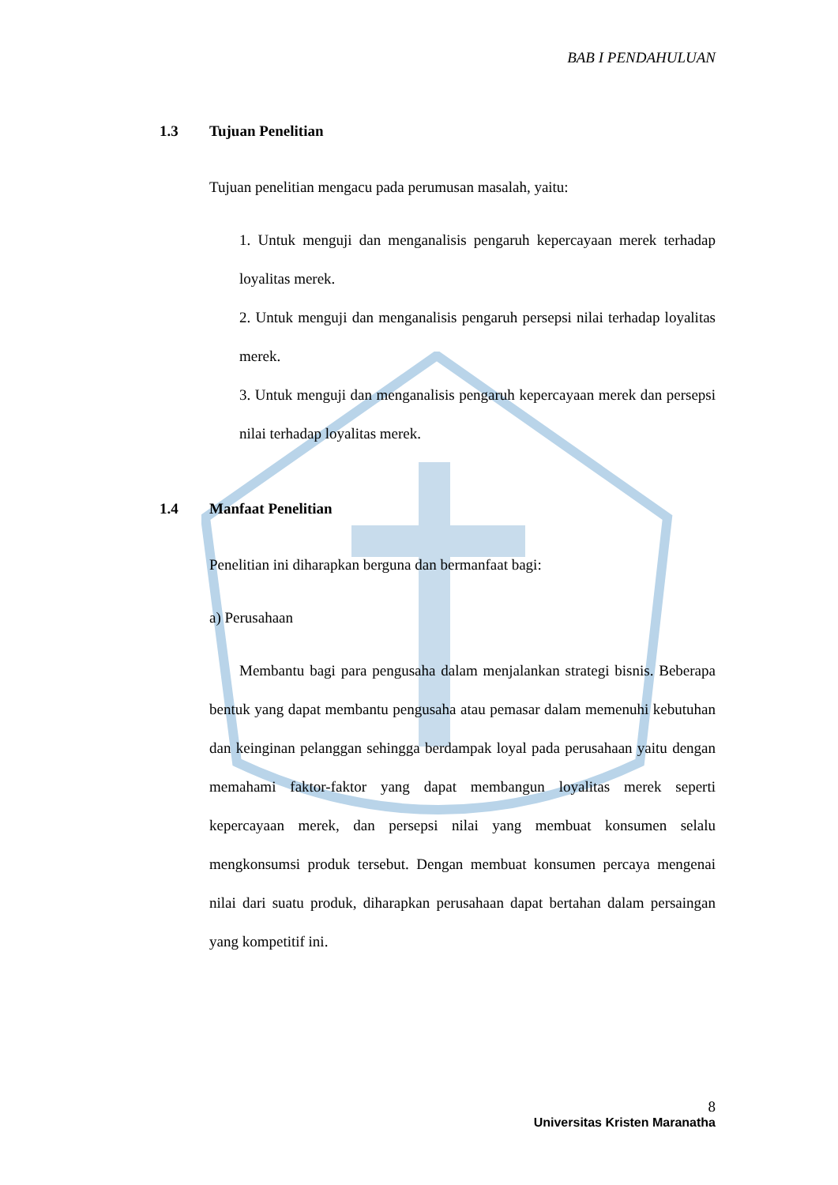BAB I PENDAHULUAN
1.3 Tujuan Penelitian
Tujuan penelitian mengacu pada perumusan masalah, yaitu:
1. Untuk menguji dan menganalisis pengaruh kepercayaan merek terhadap loyalitas merek.
2. Untuk menguji dan menganalisis pengaruh persepsi nilai terhadap loyalitas merek.
3. Untuk menguji dan menganalisis pengaruh kepercayaan merek dan persepsi nilai terhadap loyalitas merek.
1.4 Manfaat Penelitian
Penelitian ini diharapkan berguna dan bermanfaat bagi:
a) Perusahaan
Membantu bagi para pengusaha dalam menjalankan strategi bisnis. Beberapa bentuk yang dapat membantu pengusaha atau pemasar dalam memenuhi kebutuhan dan keinginan pelanggan sehingga berdampak loyal pada perusahaan yaitu dengan memahami faktor-faktor yang dapat membangun loyalitas merek seperti kepercayaan merek, dan persepsi nilai yang membuat konsumen selalu mengkonsumsi produk tersebut. Dengan membuat konsumen percaya mengenai nilai dari suatu produk, diharapkan perusahaan dapat bertahan dalam persaingan yang kompetitif ini.
8
Universitas Kristen Maranatha